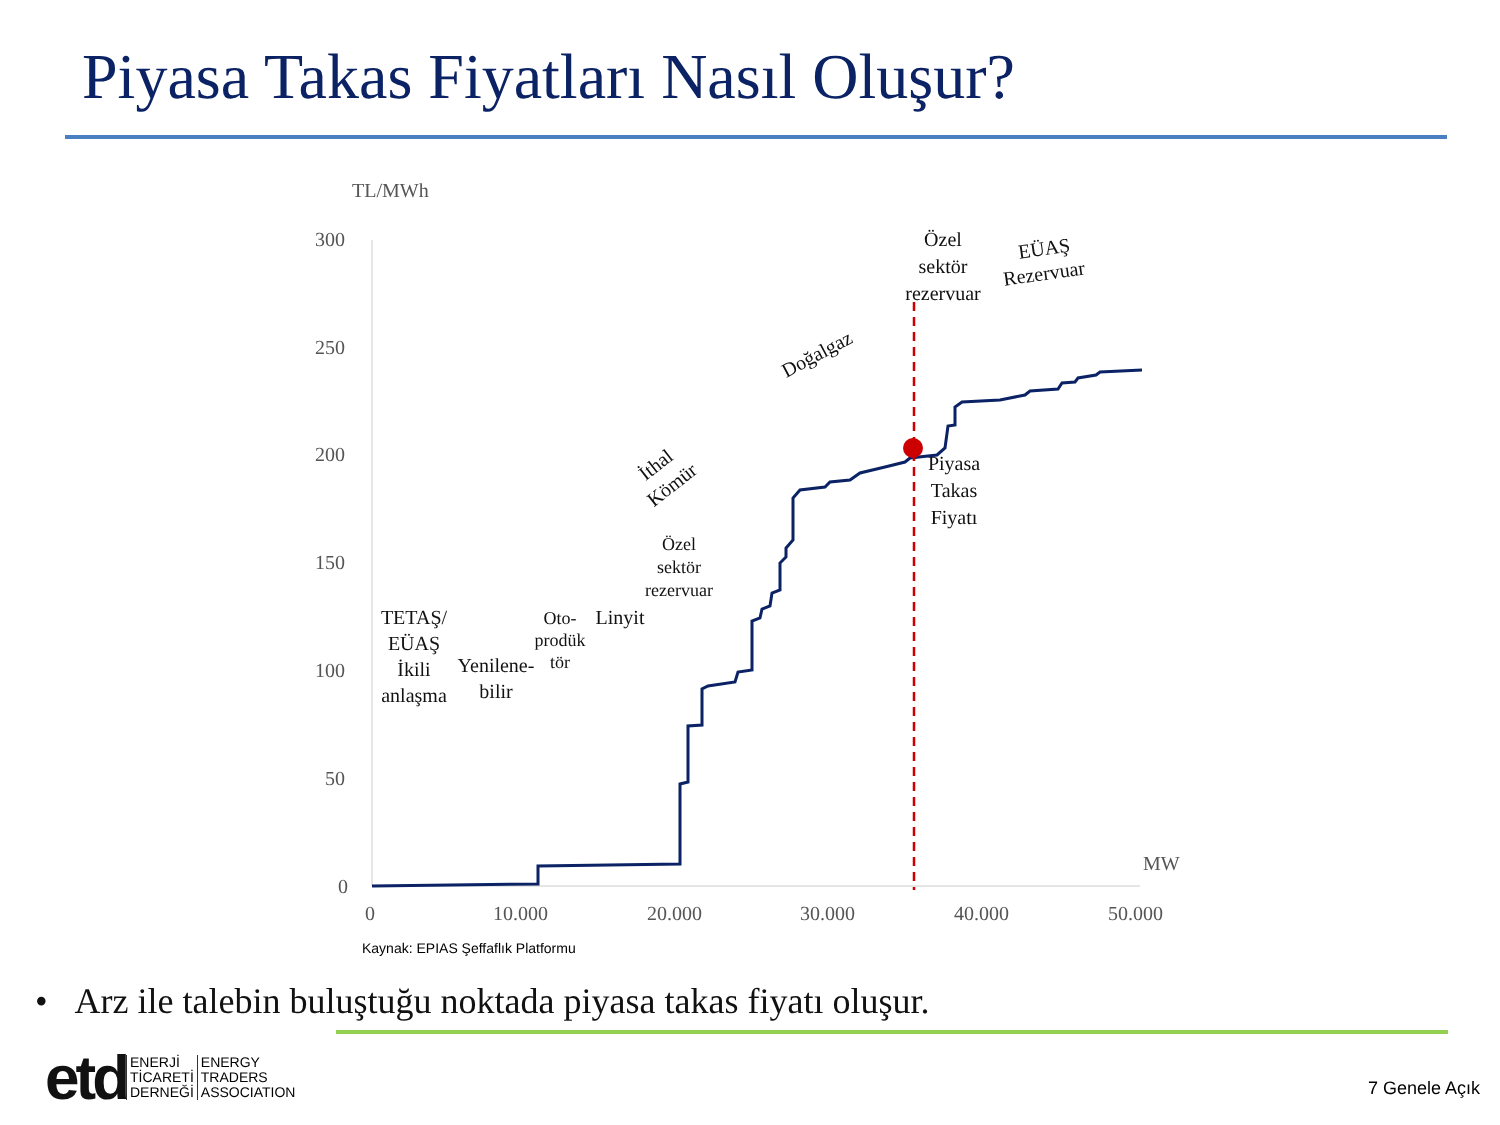Piyasa Takas Fiyatları Nasıl Oluşur?
TL/MWh
300
250
200
150
100
50
0
0
10.000
20.000
30.000
40.000
50.000
MW
TETAŞ/
EÜAŞ
İkili
anlaşma
Yenilene-
bilir
Oto-
prodük
tör
Linyit
Özel
sektör
rezervuar
Piyasa
Takas
Fiyatı
Özel
sektör
rezervuar
EÜAŞ
Rezervuar
Doğalgaz
İthal
Kömür
Kaynak: EPIAS Şeffaflık Platformu
• Arz ile talebin buluştuğu noktada piyasa takas fiyatı oluşur.
etd
ENERJİ
TİCARETİ
DERNEĞİ
ENERGY
TRADERS
ASSOCIATION
7 Genele Açık